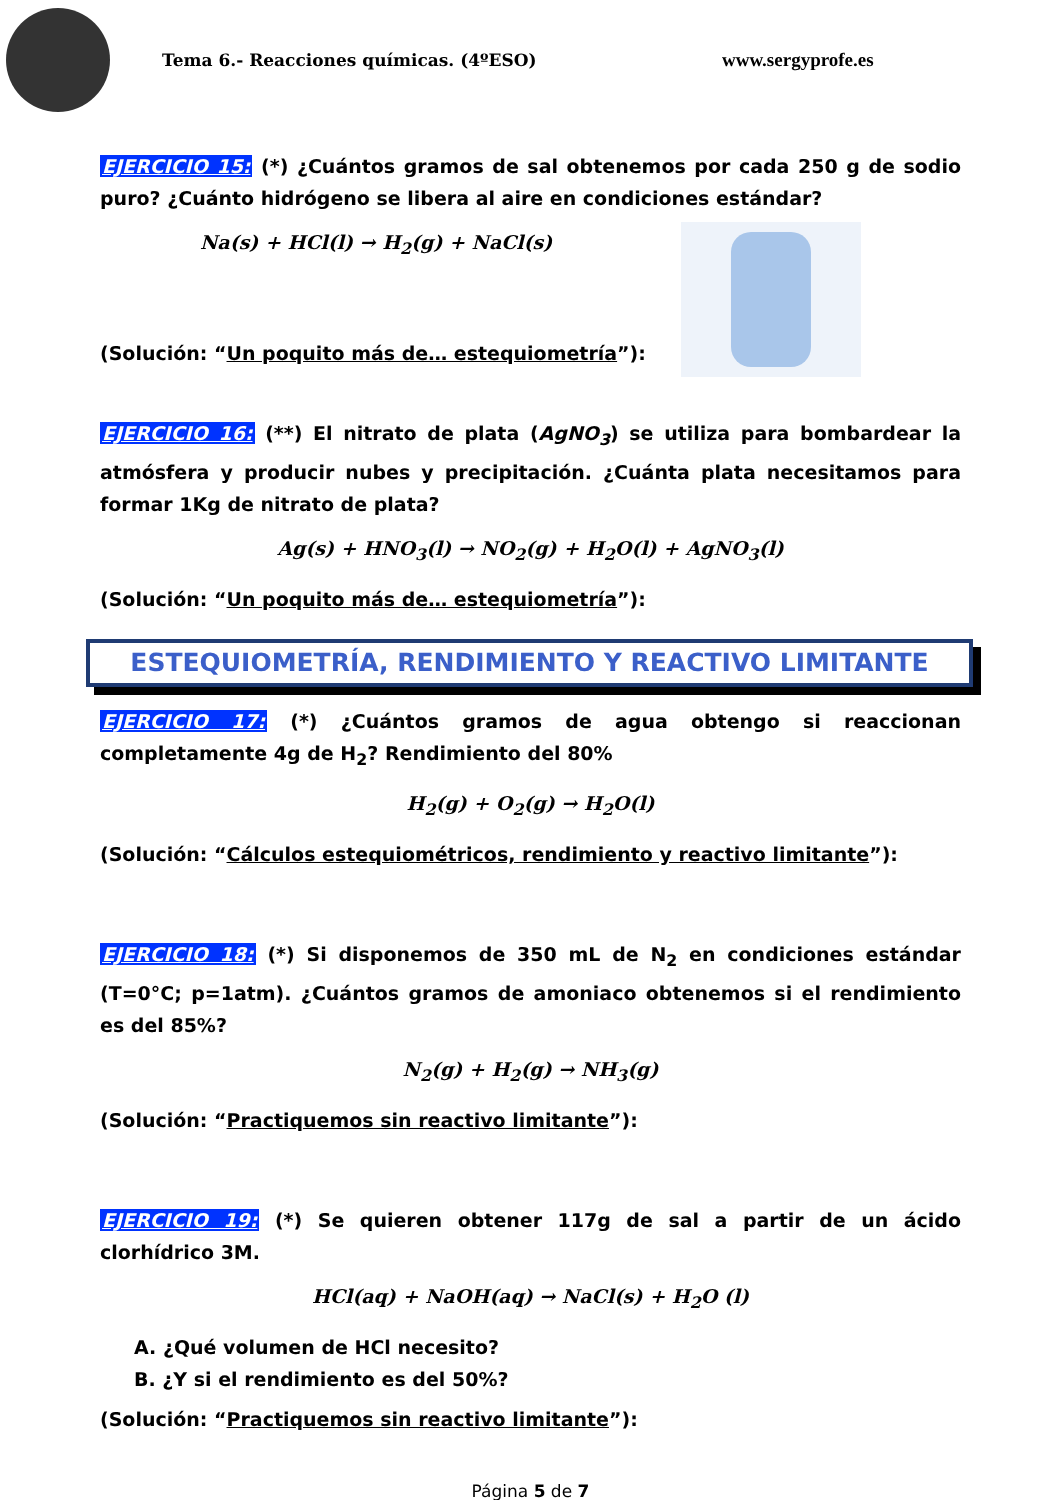Tema 6.- Reacciones químicas. (4ºESO) www.sergyprofe.es
EJERCICIO 15: (*) ¿Cuántos gramos de sal obtenemos por cada 250 g de sodio puro? ¿Cuánto hidrógeno se libera al aire en condiciones estándar?
Na(s) + HCl(l) → H<sub>2</sub>(g) + NaCl(s)
(Solución: “Un poquito más de… estequiometría”):
EJERCICIO 16: (**) El nitrato de plata (AgNO<sub>3</sub>) se utiliza para bombardear la atmósfera y producir nubes y precipitación. ¿Cuánta plata necesitamos para formar 1Kg de nitrato de plata?
Ag(s) + HNO<sub>3</sub>(l) → NO<sub>2</sub>(g) + H<sub>2</sub>O(l) + AgNO<sub>3</sub>(l)
(Solución: “Un poquito más de… estequiometría”):
ESTEQUIOMETRÍA, RENDIMIENTO Y REACTIVO LIMITANTE
EJERCICIO 17: (*) ¿Cuántos gramos de agua obtengo si reaccionan completamente 4g de H<sub>2</sub>? Rendimiento del 80%
H<sub>2</sub>(g) + O<sub>2</sub>(g) → H<sub>2</sub>O(l)
(Solución: “Cálculos estequiométricos, rendimiento y reactivo limitante”):
EJERCICIO 18: (*) Si disponemos de 350 mL de N<sub>2</sub> en condiciones estándar (T=0°C; p=1atm). ¿Cuántos gramos de amoniaco obtenemos si el rendimiento es del 85%?
N<sub>2</sub>(g) + H<sub>2</sub>(g) → NH<sub>3</sub>(g)
(Solución: “Practiquemos sin reactivo limitante”):
EJERCICIO 19: (*) Se quieren obtener 117g de sal a partir de un ácido clorhídrico 3M.
HCl(aq) + NaOH(aq) → NaCl(s) + H<sub>2</sub>O (l)
A. ¿Qué volumen de HCl necesito?
B. ¿Y si el rendimiento es del 50%?
(Solución: “Practiquemos sin reactivo limitante”):
Página 5 de 7